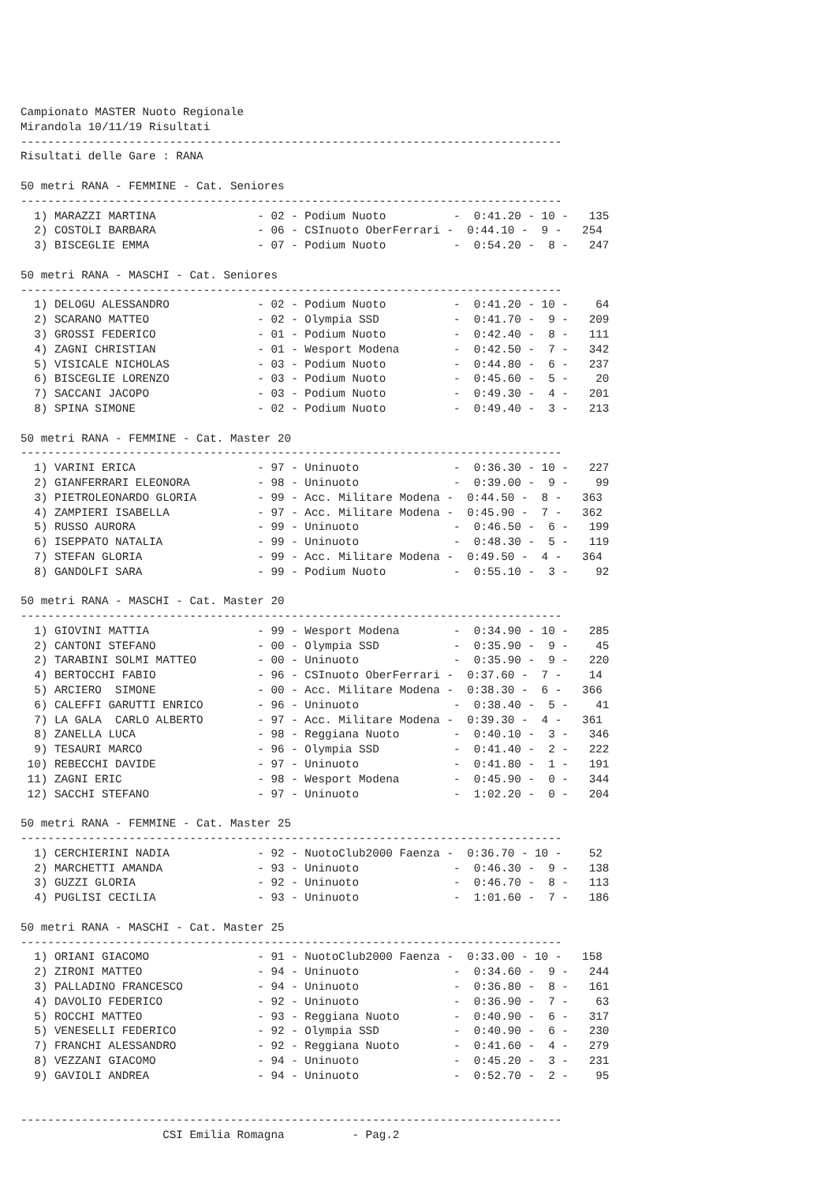Campionato MASTER Nuoto Regionale
Mirandola 10/11/19 Risultati
--------------------------------------------------------------------------------
Risultati delle Gare : RANA

50 metri RANA - FEMMINE - Cat. Seniores
--------------------------------------------------------------------------------
  1) MARAZZI MARTINA               - 02 - Podium Nuoto          -  0:41.20 - 10 -   135
  2) COSTOLI BARBARA               - 06 - CSInuoto OberFerrari -  0:44.10 -  9 -   254
  3) BISCEGLIE EMMA                - 07 - Podium Nuoto          -  0:54.20 -  8 -   247

50 metri RANA - MASCHI - Cat. Seniores
--------------------------------------------------------------------------------
  1) DELOGU ALESSANDRO             - 02 - Podium Nuoto          -  0:41.20 - 10 -    64
  2) SCARANO MATTEO                - 02 - Olympia SSD           -  0:41.70 -  9 -   209
  3) GROSSI FEDERICO               - 01 - Podium Nuoto          -  0:42.40 -  8 -   111
  4) ZAGNI CHRISTIAN               - 01 - Wesport Modena        -  0:42.50 -  7 -   342
  5) VISICALE NICHOLAS             - 03 - Podium Nuoto          -  0:44.80 -  6 -   237
  6) BISCEGLIE LORENZO             - 03 - Podium Nuoto          -  0:45.60 -  5 -    20
  7) SACCANI JACOPO                - 03 - Podium Nuoto          -  0:49.30 -  4 -   201
  8) SPINA SIMONE                  - 02 - Podium Nuoto          -  0:49.40 -  3 -   213

50 metri RANA - FEMMINE - Cat. Master 20
--------------------------------------------------------------------------------
  1) VARINI ERICA                  - 97 - Uninuoto              -  0:36.30 - 10 -   227
  2) GIANFERRARI ELEONORA          - 98 - Uninuoto              -  0:39.00 -  9 -    99
  3) PIETROLEONARDO GLORIA         - 99 - Acc. Militare Modena -  0:44.50 -  8 -   363
  4) ZAMPIERI ISABELLA             - 97 - Acc. Militare Modena -  0:45.90 -  7 -   362
  5) RUSSO AURORA                  - 99 - Uninuoto              -  0:46.50 -  6 -   199
  6) ISEPPATO NATALIA              - 99 - Uninuoto              -  0:48.30 -  5 -   119
  7) STEFAN GLORIA                 - 99 - Acc. Militare Modena -  0:49.50 -  4 -   364
  8) GANDOLFI SARA                 - 99 - Podium Nuoto          -  0:55.10 -  3 -    92

50 metri RANA - MASCHI - Cat. Master 20
--------------------------------------------------------------------------------
  1) GIOVINI MATTIA                - 99 - Wesport Modena        -  0:34.90 - 10 -   285
  2) CANTONI STEFANO               - 00 - Olympia SSD           -  0:35.90 -  9 -    45
  2) TARABINI SOLMI MATTEO         - 00 - Uninuoto              -  0:35.90 -  9 -   220
  4) BERTOCCHI FABIO               - 96 - CSInuoto OberFerrari -  0:37.60 -  7 -    14
  5) ARCIERO  SIMONE               - 00 - Acc. Militare Modena -  0:38.30 -  6 -   366
  6) CALEFFI GARUTTI ENRICO        - 96 - Uninuoto              -  0:38.40 -  5 -    41
  7) LA GALA  CARLO ALBERTO        - 97 - Acc. Militare Modena -  0:39.30 -  4 -   361
  8) ZANELLA LUCA                  - 98 - Reggiana Nuoto        -  0:40.10 -  3 -   346
  9) TESAURI MARCO                 - 96 - Olympia SSD           -  0:41.40 -  2 -   222
 10) REBECCHI DAVIDE               - 97 - Uninuoto              -  0:41.80 -  1 -   191
 11) ZAGNI ERIC                    - 98 - Wesport Modena        -  0:45.90 -  0 -   344
 12) SACCHI STEFANO                - 97 - Uninuoto              -  1:02.20 -  0 -   204

50 metri RANA - FEMMINE - Cat. Master 25
--------------------------------------------------------------------------------
  1) CERCHIERINI NADIA             - 92 - NuotoClub2000 Faenza -  0:36.70 - 10 -    52
  2) MARCHETTI AMANDA              - 93 - Uninuoto              -  0:46.30 -  9 -   138
  3) GUZZI GLORIA                  - 92 - Uninuoto              -  0:46.70 -  8 -   113
  4) PUGLISI CECILIA               - 93 - Uninuoto              -  1:01.60 -  7 -   186

50 metri RANA - MASCHI - Cat. Master 25
--------------------------------------------------------------------------------
  1) ORIANI GIACOMO                - 91 - NuotoClub2000 Faenza -  0:33.00 - 10 -   158
  2) ZIRONI MATTEO                 - 94 - Uninuoto              -  0:34.60 -  9 -   244
  3) PALLADINO FRANCESCO           - 94 - Uninuoto              -  0:36.80 -  8 -   161
  4) DAVOLIO FEDERICO              - 92 - Uninuoto              -  0:36.90 -  7 -    63
  5) ROCCHI MATTEO                 - 93 - Reggiana Nuoto        -  0:40.90 -  6 -   317
  5) VENESELLI FEDERICO            - 92 - Olympia SSD           -  0:40.90 -  6 -   230
  7) FRANCHI ALESSANDRO            - 92 - Reggiana Nuoto        -  0:41.60 -  4 -   279
  8) VEZZANI GIACOMO               - 94 - Uninuoto              -  0:45.20 -  3 -   231
  9) GAVIOLI ANDREA                - 94 - Uninuoto              -  0:52.70 -  2 -    95


--------------------------------------------------------------------------------
                     CSI Emilia Romagna          - Pag.2